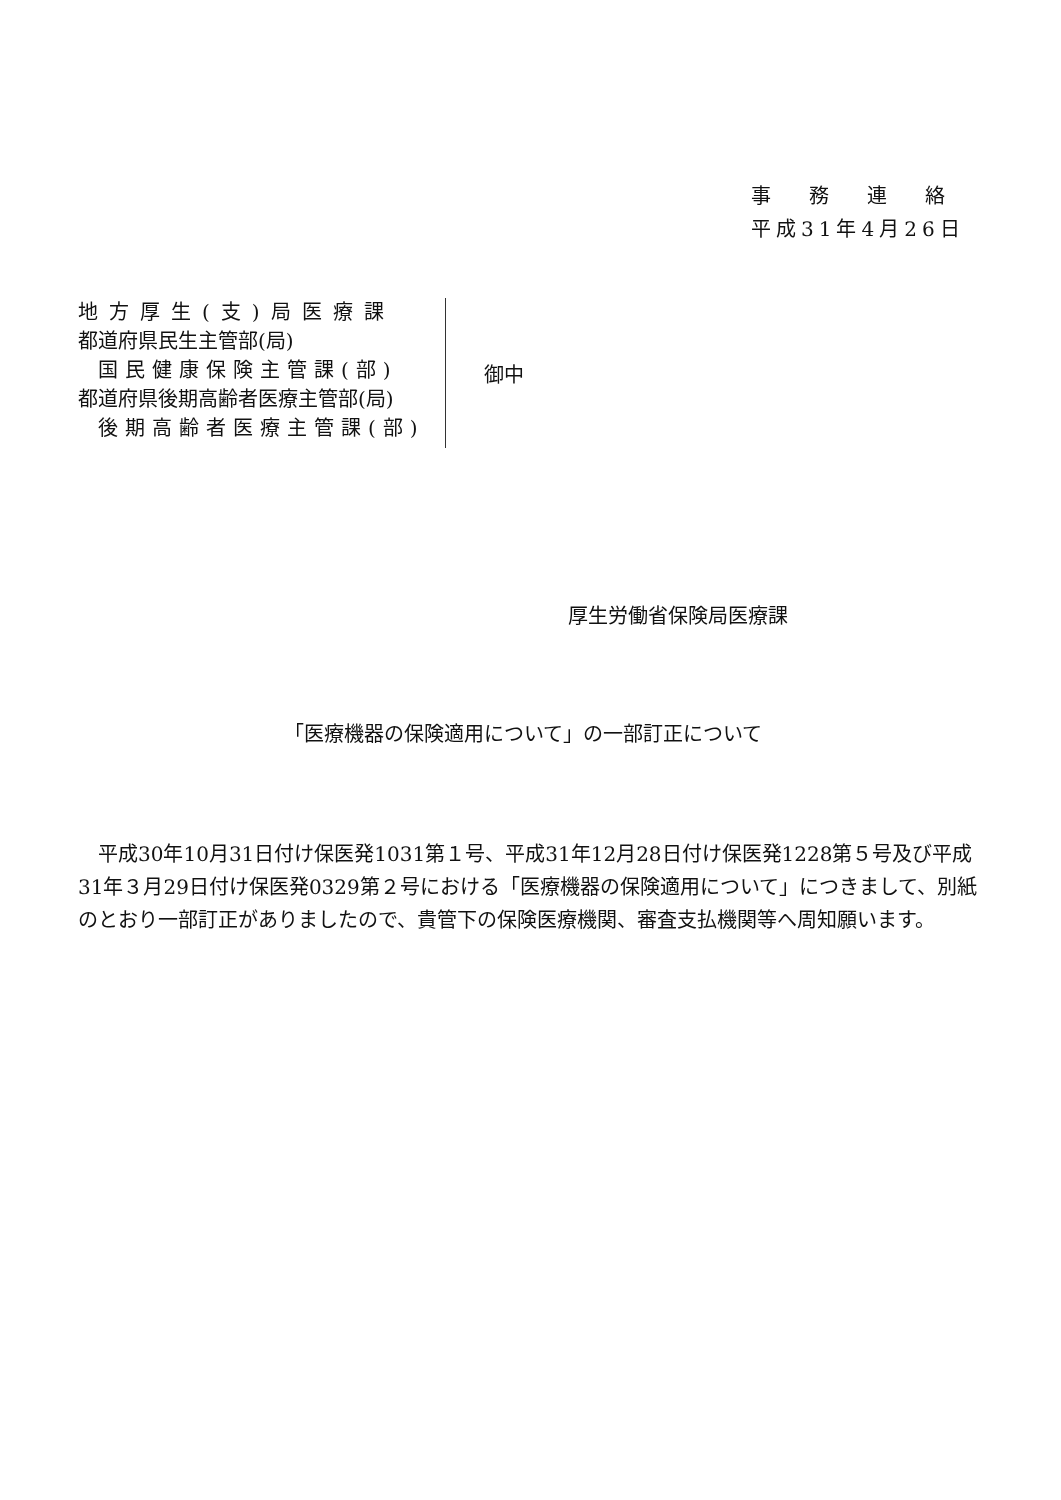事務連絡
平成31年4月26日
地方厚生(支)局医療課
都道府県民生主管部(局)
国民健康保険主管課(部)
都道府県後期高齢者医療主管部(局)
後期高齢者医療主管課(部)
御中
厚生労働省保険局医療課
「医療機器の保険適用について」の一部訂正について
平成30年10月31日付け保医発1031第１号、平成31年12月28日付け保医発1228第５号及び平成31年３月29日付け保医発0329第２号における「医療機器の保険適用について」につきまして、別紙のとおり一部訂正がありましたので、貴管下の保険医療機関、審査支払機関等へ周知願います。